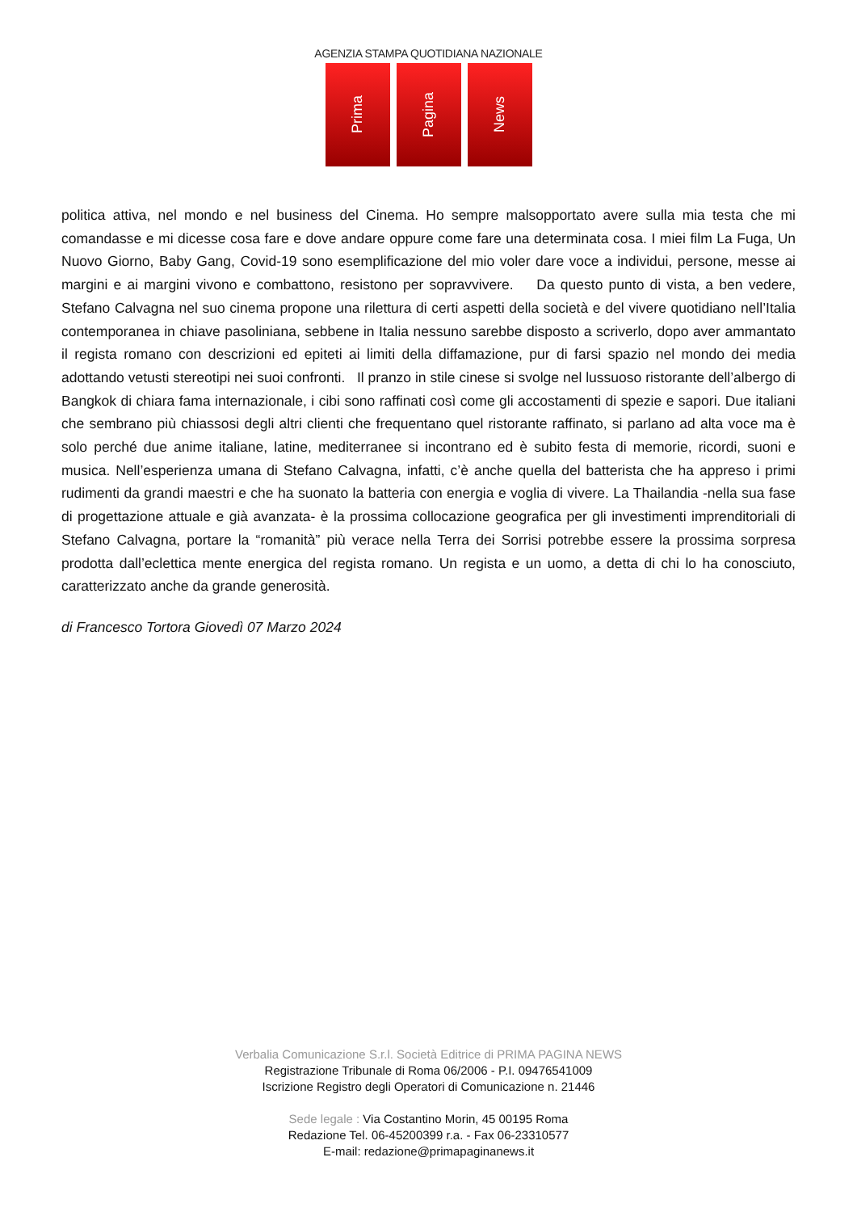AGENZIA STAMPA QUOTIDIANA NAZIONALE
Prima
Pagina
News
politica attiva, nel mondo e nel business del Cinema. Ho sempre malsopportato avere sulla mia testa che mi comandasse e mi dicesse cosa fare e dove andare oppure come fare una determinata cosa. I miei film La Fuga, Un Nuovo Giorno, Baby Gang, Covid-19 sono esemplificazione del mio voler dare voce a individui, persone, messe ai margini e ai margini vivono e combattono, resistono per sopravvivere. Da questo punto di vista, a ben vedere, Stefano Calvagna nel suo cinema propone una rilettura di certi aspetti della società e del vivere quotidiano nell’Italia contemporanea in chiave pasoliniana, sebbene in Italia nessuno sarebbe disposto a scriverlo, dopo aver ammantato il regista romano con descrizioni ed epiteti ai limiti della diffamazione, pur di farsi spazio nel mondo dei media adottando vetusti stereotipi nei suoi confronti. Il pranzo in stile cinese si svolge nel lussuoso ristorante dell’albergo di Bangkok di chiara fama internazionale, i cibi sono raffinati così come gli accostamenti di spezie e sapori. Due italiani che sembrano più chiassosi degli altri clienti che frequentano quel ristorante raffinato, si parlano ad alta voce ma è solo perché due anime italiane, latine, mediterranee si incontrano ed è subito festa di memorie, ricordi, suoni e musica. Nell’esperienza umana di Stefano Calvagna, infatti, c’è anche quella del batterista che ha appreso i primi rudimenti da grandi maestri e che ha suonato la batteria con energia e voglia di vivere. La Thailandia -nella sua fase di progettazione attuale e già avanzata- è la prossima collocazione geografica per gli investimenti imprenditoriali di Stefano Calvagna, portare la “romanità” più verace nella Terra dei Sorrisi potrebbe essere la prossima sorpresa prodotta dall’eclettica mente energica del regista romano. Un regista e un uomo, a detta di chi lo ha conosciuto, caratterizzato anche da grande generosità.
di Francesco Tortora Giovedì 07 Marzo 2024
Verbalia Comunicazione S.r.l. Società Editrice di PRIMA PAGINA NEWS
Registrazione Tribunale di Roma 06/2006 - P.I. 09476541009
Iscrizione Registro degli Operatori di Comunicazione n. 21446
Sede legale : Via Costantino Morin, 45 00195 Roma
Redazione Tel. 06-45200399 r.a. - Fax 06-23310577
E-mail: redazione@primapaginanews.it